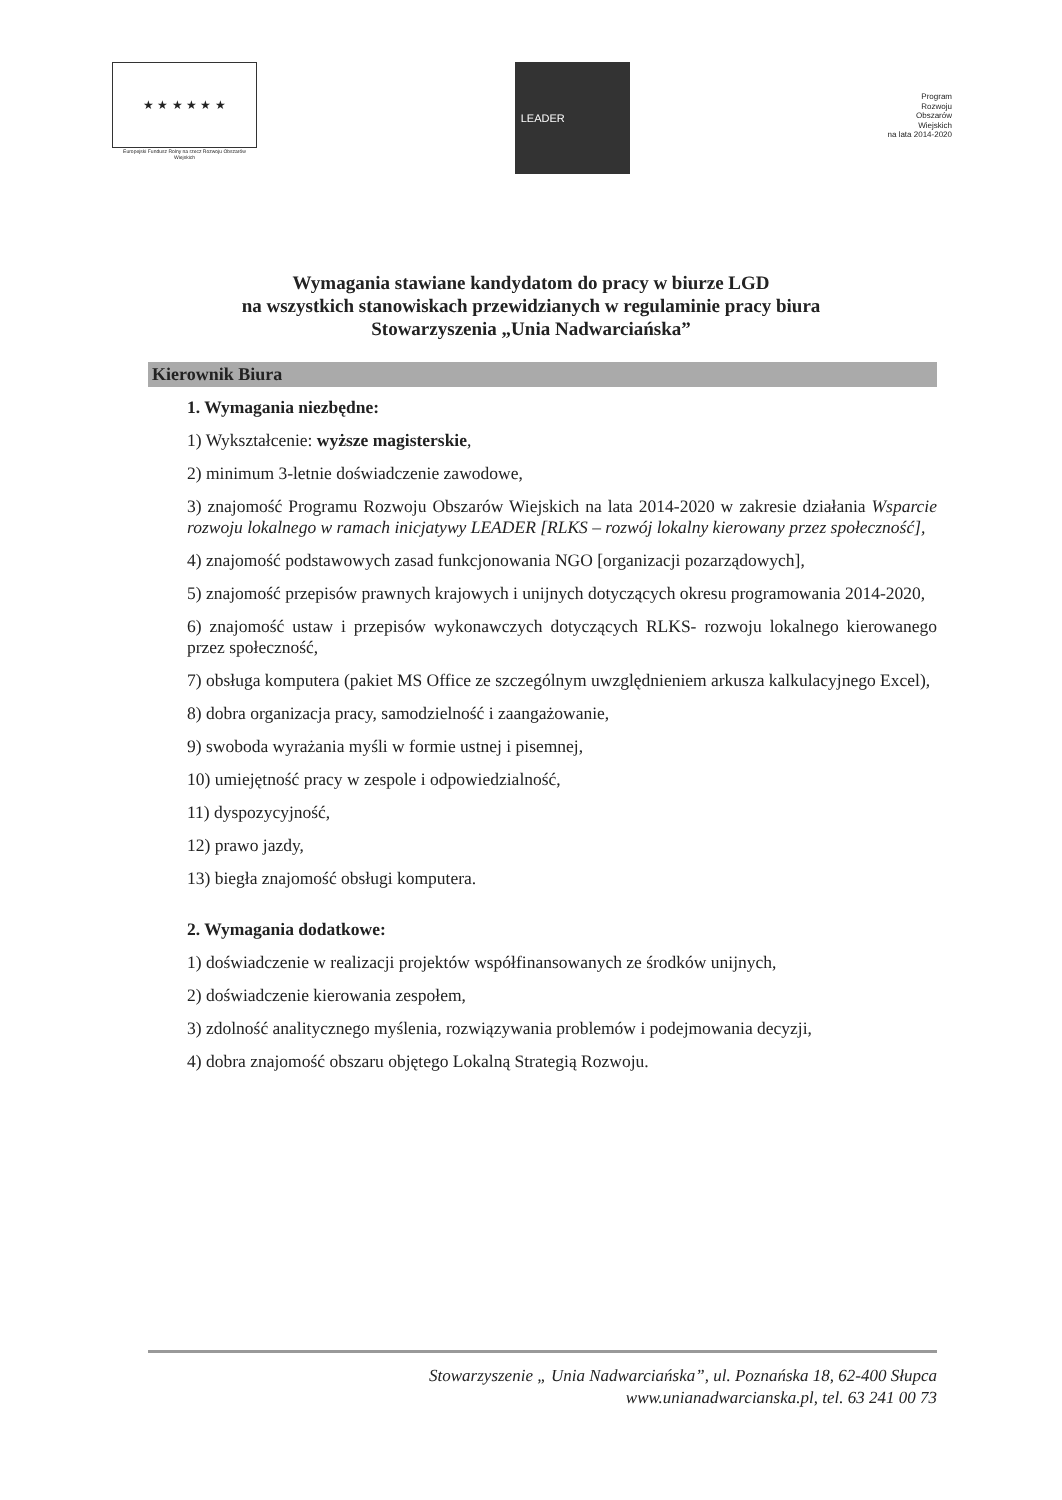★ ★ ★ ★ ★ ★
Europejski Fundusz Rolny na rzecz Rozwoju Obszarów Wiejskich
LEADER
Program
Rozwoju
Obszarów
Wiejskich
na lata 2014-2020
Wymagania stawiane kandydatom do pracy w biurze LGD
na wszystkich stanowiskach przewidzianych w regulaminie pracy biura
Stowarzyszenia „Unia Nadwarciańska”
Kierownik Biura
1. Wymagania niezbędne:
1) Wykształcenie: wyższe magisterskie,
2) minimum 3-letnie doświadczenie zawodowe,
3) znajomość Programu Rozwoju Obszarów Wiejskich na lata 2014-2020 w zakresie działania Wsparcie rozwoju lokalnego w ramach inicjatywy LEADER [RLKS – rozwój lokalny kierowany przez społeczność],
4) znajomość podstawowych zasad funkcjonowania NGO [organizacji pozarządowych],
5) znajomość przepisów prawnych krajowych i unijnych dotyczących okresu programowania 2014-2020,
6) znajomość ustaw i przepisów wykonawczych dotyczących RLKS- rozwoju lokalnego kierowanego przez społeczność,
7) obsługa komputera (pakiet MS Office ze szczególnym uwzględnieniem arkusza kalkulacyjnego Excel),
8) dobra organizacja pracy, samodzielność i zaangażowanie,
9) swoboda wyrażania myśli w formie ustnej i pisemnej,
10) umiejętność pracy w zespole i odpowiedzialność,
11) dyspozycyjność,
12) prawo jazdy,
13) biegła znajomość obsługi komputera.
2. Wymagania dodatkowe:
1) doświadczenie w realizacji projektów współfinansowanych ze środków unijnych,
2) doświadczenie kierowania zespołem,
3) zdolność analitycznego myślenia, rozwiązywania problemów i podejmowania decyzji,
4) dobra znajomość obszaru objętego Lokalną Strategią Rozwoju.
Stowarzyszenie „ Unia Nadwarciańska”, ul. Poznańska 18, 62-400 Słupca
www.unianadwarcianska.pl, tel. 63 241 00 73